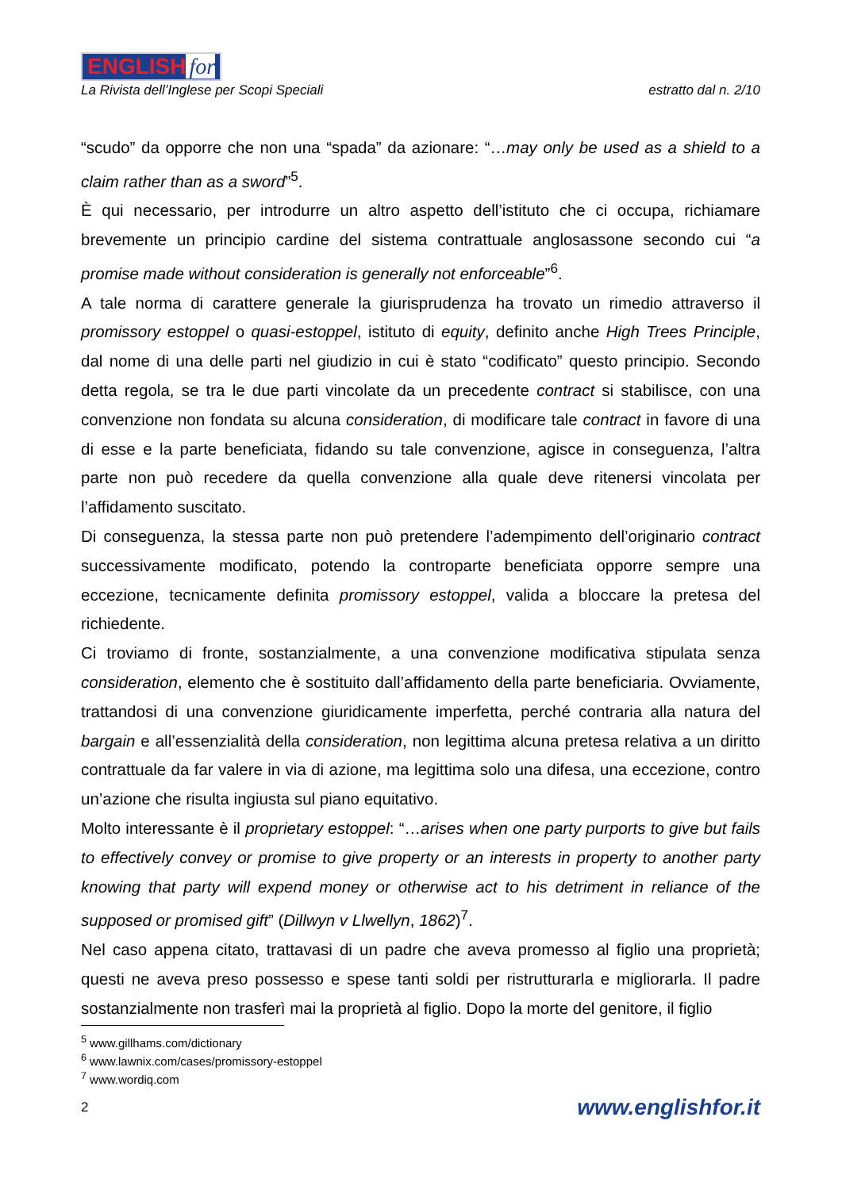ENGLISH for
La Rivista dell’Inglese per Scopi Speciali estratto dal n. 2/10
“scudo” da opporre che non una “spada” da azionare: “…may only be used as a shield to a claim rather than as a sword”<sup>5</sup>.
È qui necessario, per introdurre un altro aspetto dell’istituto che ci occupa, richiamare brevemente un principio cardine del sistema contrattuale anglosassone secondo cui “a promise made without consideration is generally not enforceable”<sup>6</sup>.
A tale norma di carattere generale la giurisprudenza ha trovato un rimedio attraverso il promissory estoppel o quasi-estoppel, istituto di equity, definito anche High Trees Principle, dal nome di una delle parti nel giudizio in cui è stato “codificato” questo principio. Secondo detta regola, se tra le due parti vincolate da un precedente contract si stabilisce, con una convenzione non fondata su alcuna consideration, di modificare tale contract in favore di una di esse e la parte beneficiata, fidando su tale convenzione, agisce in conseguenza, l’altra parte non può recedere da quella convenzione alla quale deve ritenersi vincolata per l’affidamento suscitato.
Di conseguenza, la stessa parte non può pretendere l’adempimento dell’originario contract successivamente modificato, potendo la controparte beneficiata opporre sempre una eccezione, tecnicamente definita promissory estoppel, valida a bloccare la pretesa del richiedente.
Ci troviamo di fronte, sostanzialmente, a una convenzione modificativa stipulata senza consideration, elemento che è sostituito dall’affidamento della parte beneficiaria. Ovviamente, trattandosi di una convenzione giuridicamente imperfetta, perché contraria alla natura del bargain e all’essenzialità della consideration, non legittima alcuna pretesa relativa a un diritto contrattuale da far valere in via di azione, ma legittima solo una difesa, una eccezione, contro un’azione che risulta ingiusta sul piano equitativo.
Molto interessante è il proprietary estoppel: “…arises when one party purports to give but fails to effectively convey or promise to give property or an interests in property to another party knowing that party will expend money or otherwise act to his detriment in reliance of the supposed or promised gift” (Dillwyn v Llwellyn, 1862)<sup>7</sup>.
Nel caso appena citato, trattavasi di un padre che aveva promesso al figlio una proprietà; questi ne aveva preso possesso e spese tanti soldi per ristrutturarla e migliorarla. Il padre sostanzialmente non trasferì mai la proprietà al figlio. Dopo la morte del genitore, il figlio
<sup>5</sup> www.gillhams.com/dictionary
<sup>6</sup> www.lawnix.com/cases/promissory-estoppel
<sup>7</sup> www.wordiq.com
2 www.englishfor.it